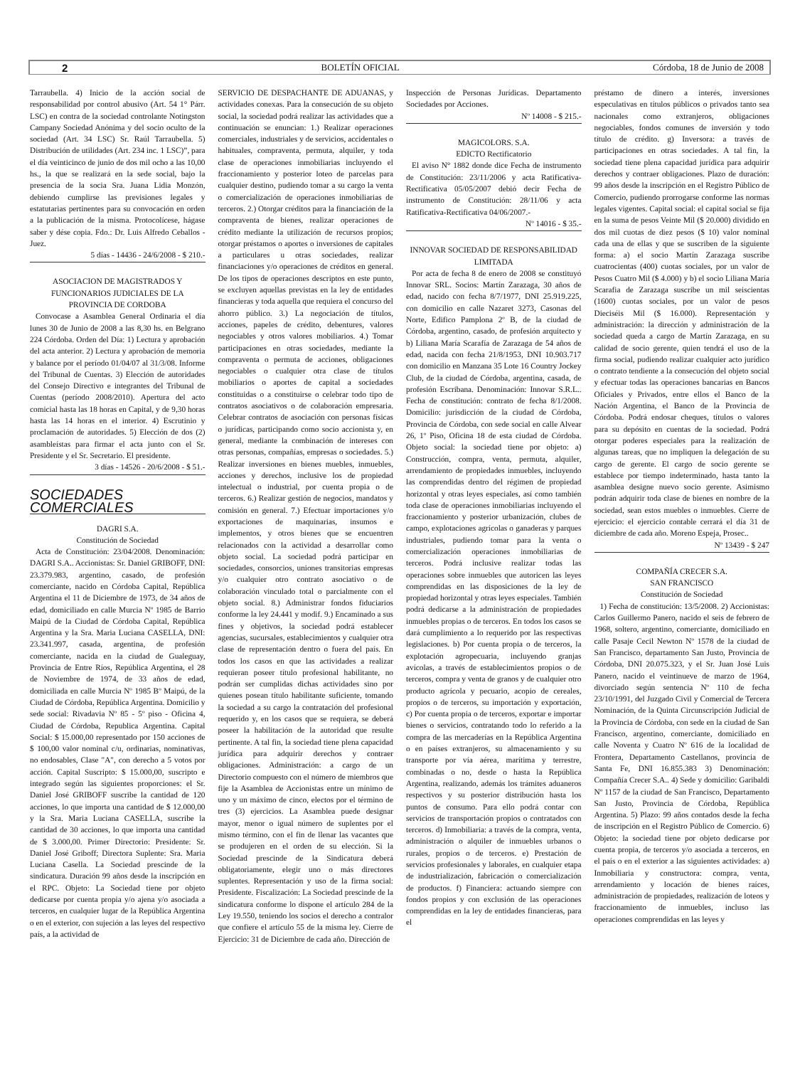2 BOLETÍN OFICIAL Córdoba, 18 de Junio de 2008
Tarraubella. 4) Inicio de la acción social de responsabilidad por control abusivo (Art. 54 1° Párr. LSC) en contra de la sociedad controlante Notingston Campany Sociedad Anónima y del socio oculto de la sociedad (Art. 34 LSC) Sr. Raúl Tarraubella. 5) Distribución de utilidades (Art. 234 inc. 1 LSC)”, para el día veinticinco de junio de dos mil ocho a las 10,00 hs., la que se realizará en la sede social, bajo la presencia de la socia Sra. Juana Lidia Monzón, debiendo cumplirse las previsiones legales y estatutarias pertinentes para su convocación en orden a la publicación de la misma. Protocolícese, hágase saber y dése copia. Fdo.: Dr. Luis Alfredo Ceballos - Juez.
5 días - 14436 - 24/6/2008 - $ 210.-
ASOCIACION DE MAGISTRADOS Y FUNCIONARIOS JUDICIALES DE LA PROVINCIA DE CORDOBA
Convocase a Asamblea General Ordinaria el día lunes 30 de Junio de 2008 a las 8,30 hs. en Belgrano 224 Córdoba. Orden del Día: 1) Lectura y aprobación del acta anterior. 2) Lectura y aprobación de memoria y balance por el período 01/04/07 al 31/3/08. Informe del Tribunal de Cuentas. 3) Elección de autoridades del Consejo Directivo e integrantes del Tribunal de Cuentas (período 2008/2010). Apertura del acto comicial hasta las 18 horas en Capital, y de 9,30 horas hasta las 14 horas en el interior. 4) Escrutinio y proclamación de autoridades. 5) Elección de dos (2) asambleístas para firmar el acta junto con el Sr. Presidente y el Sr. Secretario. El presidente.
3 días - 14526 - 20/6/2008 - $ 51.-
SOCIEDADES
COMERCIALES
DAGRI S.A.
Constitución de Sociedad
Acta de Constitución: 23/04/2008. Denominación: DAGRI S.A.. Accionistas: Sr. Daniel GRIBOFF, DNI: 23.379.983, argentino, casado, de profesión comerciante, nacido en Córdoba Capital, República Argentina el 11 de Diciembre de 1973, de 34 años de edad, domiciliado en calle Murcia Nº 1985 de Barrio Maipú de la Ciudad de Córdoba Capital, República Argentina y la Sra. Maria Luciana CASELLA, DNI: 23.341.997, casada, argentina, de profesión comerciante, nacida en la ciudad de Gualeguay, Provincia de Entre Ríos, República Argentina, el 28 de Noviembre de 1974, de 33 años de edad, domiciliada en calle Murcia Nº 1985 Bº Maipú, de la Ciudad de Córdoba, República Argentina. Domicilio y sede social: Rivadavia Nº 85 - 5º piso - Oficina 4, Ciudad de Córdoba, Republica Argentina. Capital Social: $ 15.000,00 representado por 150 acciones de $ 100,00 valor nominal c/u, ordinarias, nominativas, no endosables, Clase "A", con derecho a 5 votos por acción. Capital Suscripto: $ 15.000,00, suscripto e integrado según las siguientes proporciones: el Sr. Daniel José GRIBOFF suscribe la cantidad de 120 acciones, lo que importa una cantidad de $ 12.000,00 y la Sra. Maria Luciana CASELLA, suscribe la cantidad de 30 acciones, lo que importa una cantidad de $ 3.000,00. Primer Directorio: Presidente: Sr. Daniel José Griboff; Directora Suplente: Sra. Maria Luciana Casella. La Sociedad prescinde de la sindicatura. Duración 99 años desde la inscripción en el RPC. Objeto: La Sociedad tiene por objeto dedicarse por cuenta propia y/o ajena y/o asociada a terceros, en cualquier lugar de la República Argentina o en el exterior, con sujeción a las leyes del respectivo país, a la actividad de
SERVICIO DE DESPACHANTE DE ADUANAS, y actividades conexas. Para la consecución de su objeto social, la sociedad podrá realizar las actividades que a continuación se enuncian: 1.) Realizar operaciones comerciales, industriales y de servicios, accidentales o habituales, compraventa, permuta, alquiler, y toda clase de operaciones inmobiliarias incluyendo el fraccionamiento y posterior loteo de parcelas para cualquier destino, pudiendo tomar a su cargo la venta o comercialización de operaciones inmobiliarias de terceros. 2.) Otorgar créditos para la financiación de la compraventa de bienes, realizar operaciones de crédito mediante la utilización de recursos propios; otorgar préstamos o aportes o inversiones de capitales a particulares u otras sociedades, realizar financiaciones y/o operaciones de créditos en general. De los tipos de operaciones descriptos en este punto, se excluyen aquellas previstas en la ley de entidades financieras y toda aquella que requiera el concurso del ahorro público. 3.) La negociación de títulos, acciones, papeles de crédito, debentures, valores negociables y otros valores mobiliarios. 4.) Tomar participaciones en otras sociedades, mediante la compraventa o permuta de acciones, obligaciones negociables o cualquier otra clase de títulos mobiliarios o aportes de capital a sociedades constituidas o a constituirse o celebrar todo tipo de contratos asociativos o de colaboración empresaria. Celebrar contratos de asociación con personas físicas o jurídicas, participando como socio accionista y, en general, mediante la combinación de intereses con otras personas, compañías, empresas o sociedades. 5.) Realizar inversiones en bienes muebles, inmuebles, acciones y derechos, inclusive los de propiedad intelectual o industrial, por cuenta propia o de terceros. 6.) Realizar gestión de negocios, mandatos y comisión en general. 7.) Efectuar importaciones y/o exportaciones de maquinarias, insumos e implementos, y otros bienes que se encuentren relacionados con la actividad a desarrollar como objeto social. La sociedad podrá participar en sociedades, consorcios, uniones transitorias empresas y/o cualquier otro contrato asociativo o de colaboración vinculado total o parcialmente con el objeto social. 8.) Administrar fondos fiduciarios conforme la ley 24.441 y modif. 9.) Encaminado a sus fines y objetivos, la sociedad podrá establecer agencias, sucursales, establecimientos y cualquier otra clase de representación dentro o fuera del país. En todos los casos en que las actividades a realizar requieran poseer título profesional habilitante, no podrán ser cumplidas dichas actividades sino por quienes posean título habilitante suficiente, tomando la sociedad a su cargo la contratación del profesional requerido y, en los casos que se requiera, se deberá poseer la habilitación de la autoridad que resulte pertinente. A tal fin, la sociedad tiene plena capacidad jurídica para adquirir derechos y contraer obligaciones. Administración: a cargo de un Directorio compuesto con el número de miembros que fije la Asamblea de Accionistas entre un mínimo de uno y un máximo de cinco, electos por el término de tres (3) ejercicios. La Asamblea puede designar mayor, menor o igual número de suplentes por el mismo término, con el fin de llenar las vacantes que se produjeren en el orden de su elección. Si la Sociedad prescinde de la Sindicatura deberá obligatoriamente, elegir uno o más directores suplentes. Representación y uso de la firma social: Presidente. Fiscalización: La Sociedad prescinde de la sindicatura conforme lo dispone el artículo 284 de la Ley 19.550, teniendo los socios el derecho a contralor que confiere el artículo 55 de la misma ley. Cierre de Ejercicio: 31 de Diciembre de cada año. Dirección de
Inspección de Personas Jurídicas. Departamento Sociedades por Acciones.
Nº 14008 - $ 215.-
MAGICOLORS. S.A.
EDICTO Rectificatorio
El aviso N° 1882 donde dice Fecha de instrumento de Constitución: 23/11/2006 y acta Ratificativa-Rectificativa 05/05/2007 debió decir Fecha de instrumento de Constitución: 28/11/06 y acta Ratificativa-Rectificativa 04/06/2007.-
Nº 14016 - $ 35.-
INNOVAR SOCIEDAD DE RESPONSABILIDAD LIMITADA
Por acta de fecha 8 de enero de 2008 se constituyó Innovar SRL. Socios: Martín Zarazaga, 30 años de edad, nacido con fecha 8/7/1977, DNI 25.919.225, con domicilio en calle Nazaret 3273, Casonas del Norte, Edifico Pamplona 2º B, de la ciudad de Córdoba, argentino, casado, de profesión arquitecto y b) Liliana María Scarafía de Zarazaga de 54 años de edad, nacida con fecha 21/8/1953, DNI 10.903.717 con domicilio en Manzana 35 Lote 16 Country Jockey Club, de la ciudad de Córdoba, argentina, casada, de profesión Escribana. Denominación: Innovar S.R.L.. Fecha de constitución: contrato de fecha 8/1/2008. Domicilio: jurisdicción de la ciudad de Córdoba, Provincia de Córdoba, con sede social en calle Alvear 26, 1º Piso, Oficina 18 de esta ciudad de Córdoba. Objeto social: la sociedad tiene por objeto: a) Construcción, compra, venta, permuta, alquiler, arrendamiento de propiedades inmuebles, incluyendo las comprendidas dentro del régimen de propiedad horizontal y otras leyes especiales, así como también toda clase de operaciones inmobiliarias incluyendo el fraccionamiento y posterior urbanización, clubes de campo, explotaciones agrícolas o ganaderas y parques industriales, pudiendo tomar para la venta o comercialización operaciones inmobiliarias de terceros. Podrá inclusive realizar todas las operaciones sobre inmuebles que autoricen las leyes comprendidas en las disposiciones de la ley de propiedad horizontal y otras leyes especiales. También podrá dedicarse a la administración de propiedades inmuebles propias o de terceros. En todos los casos se dará cumplimiento a lo requerido por las respectivas legislaciones. b) Por cuenta propia o de terceros, la explotación agropecuaria, incluyendo granjas avícolas, a través de establecimientos propios o de terceros, compra y venta de granos y de cualquier otro producto agrícola y pecuario, acopio de cereales, propios o de terceros, su importación y exportación, c) Por cuenta propia o de terceros, exportar e importar bienes o servicios, contratando todo lo referido a la compra de las mercaderías en la República Argentina o en países extranjeros, su almacenamiento y su transporte por vía aérea, marítima y terrestre, combinadas o no, desde o hasta la República Argentina, realizando, además los trámites aduaneros respectivos y su posterior distribución hasta los puntos de consumo. Para ello podrá contar con servicios de transportación propios o contratados con terceros. d) Inmobiliaria: a través de la compra, venta, administración o alquiler de inmuebles urbanos o rurales, propios o de terceros. e) Prestación de servicios profesionales y laborales, en cualquier etapa de industrialización, fabricación o comercialización de productos. f) Financiera: actuando siempre con fondos propios y con exclusión de las operaciones comprendidas en la ley de entidades financieras, para el
préstamo de dinero a interés, inversiones especulativas en títulos públicos o privados tanto sea nacionales como extranjeros, obligaciones negociables, fondos comunes de inversión y todo título de crédito. g) Inversora: a través de participaciones en otras sociedades. A tal fin, la sociedad tiene plena capacidad jurídica para adquirir derechos y contraer obligaciones. Plazo de duración: 99 años desde la inscripción en el Registro Público de Comercio, pudiendo prorrogarse conforme las normas legales vigentes. Capital social: el capital social se fija en la suma de pesos Veinte Mil ($ 20.000) dividido en dos mil cuotas de diez pesos ($ 10) valor nominal cada una de ellas y que se suscriben de la siguiente forma: a) el socio Martín Zarazaga suscribe cuatrocientas (400) cuotas sociales, por un valor de Pesos Cuatro Mil ($ 4.000) y b) el socio Liliana María Scarafia de Zarazaga suscribe un mil seiscientas (1600) cuotas sociales, por un valor de pesos Dieciséis Mil ($ 16.000). Representación y administración: la dirección y administración de la sociedad queda a cargo de Martín Zarazaga, en su calidad de socio gerente, quien tendrá el uso de la firma social, pudiendo realizar cualquier acto jurídico o contrato tendiente a la consecución del objeto social y efectuar todas las operaciones bancarias en Bancos Oficiales y Privados, entre ellos el Banco de la Nación Argentina, el Banco de la Provincia de Córdoba. Podrá endosar cheques, títulos o valores para su depósito en cuentas de la sociedad. Podrá otorgar poderes especiales para la realización de algunas tareas, que no impliquen la delegación de su cargo de gerente. El cargo de socio gerente se establece por tiempo indeterminado, hasta tanto la asamblea designe nuevo socio gerente. Asimismo podrán adquirir toda clase de bienes en nombre de la sociedad, sean estos muebles o inmuebles. Cierre de ejercicio: el ejercicio contable cerrará el día 31 de diciembre de cada año. Moreno Espeja, Prosec..
Nº 13439 - $ 247
COMPAÑÍA CRECER S.A.
SAN FRANCISCO
Constitución de Sociedad
1) Fecha de constitución: 13/5/2008. 2) Accionistas: Carlos Guillermo Panero, nacido el seis de febrero de 1968, soltero, argentino, comerciante, domiciliado en calle Pasaje Cecil Newton Nº 1578 de la ciudad de San Francisco, departamento San Justo, Provincia de Córdoba, DNI 20.075.323, y el Sr. Juan José Luis Panero, nacido el veintinueve de marzo de 1964, divorciado según sentencia Nº 110 de fecha 23/10/1991, del Juzgado Civil y Comercial de Tercera Nominación, de la Quinta Circunscripción Judicial de la Provincia de Córdoba, con sede en la ciudad de San Francisco, argentino, comerciante, domiciliado en calle Noventa y Cuatro Nº 616 de la localidad de Frontera, Departamento Castellanos, provincia de Santa Fe, DNI 16.855.383 3) Denominación: Compañía Crecer S.A.. 4) Sede y domicilio: Garibaldi Nº 1157 de la ciudad de San Francisco, Departamento San Justo, Provincia de Córdoba, República Argentina. 5) Plazo: 99 años contados desde la fecha de inscripción en el Registro Público de Comercio. 6) Objeto: la sociedad tiene por objeto dedicarse por cuenta propia, de terceros y/o asociada a terceros, en el país o en el exterior a las siguientes actividades: a) Inmobiliaria y constructora: compra, venta, arrendamiento y locación de bienes raíces, administración de propiedades, realización de loteos y fraccionamiento de inmuebles, incluso las operaciones comprendidas en las leyes y